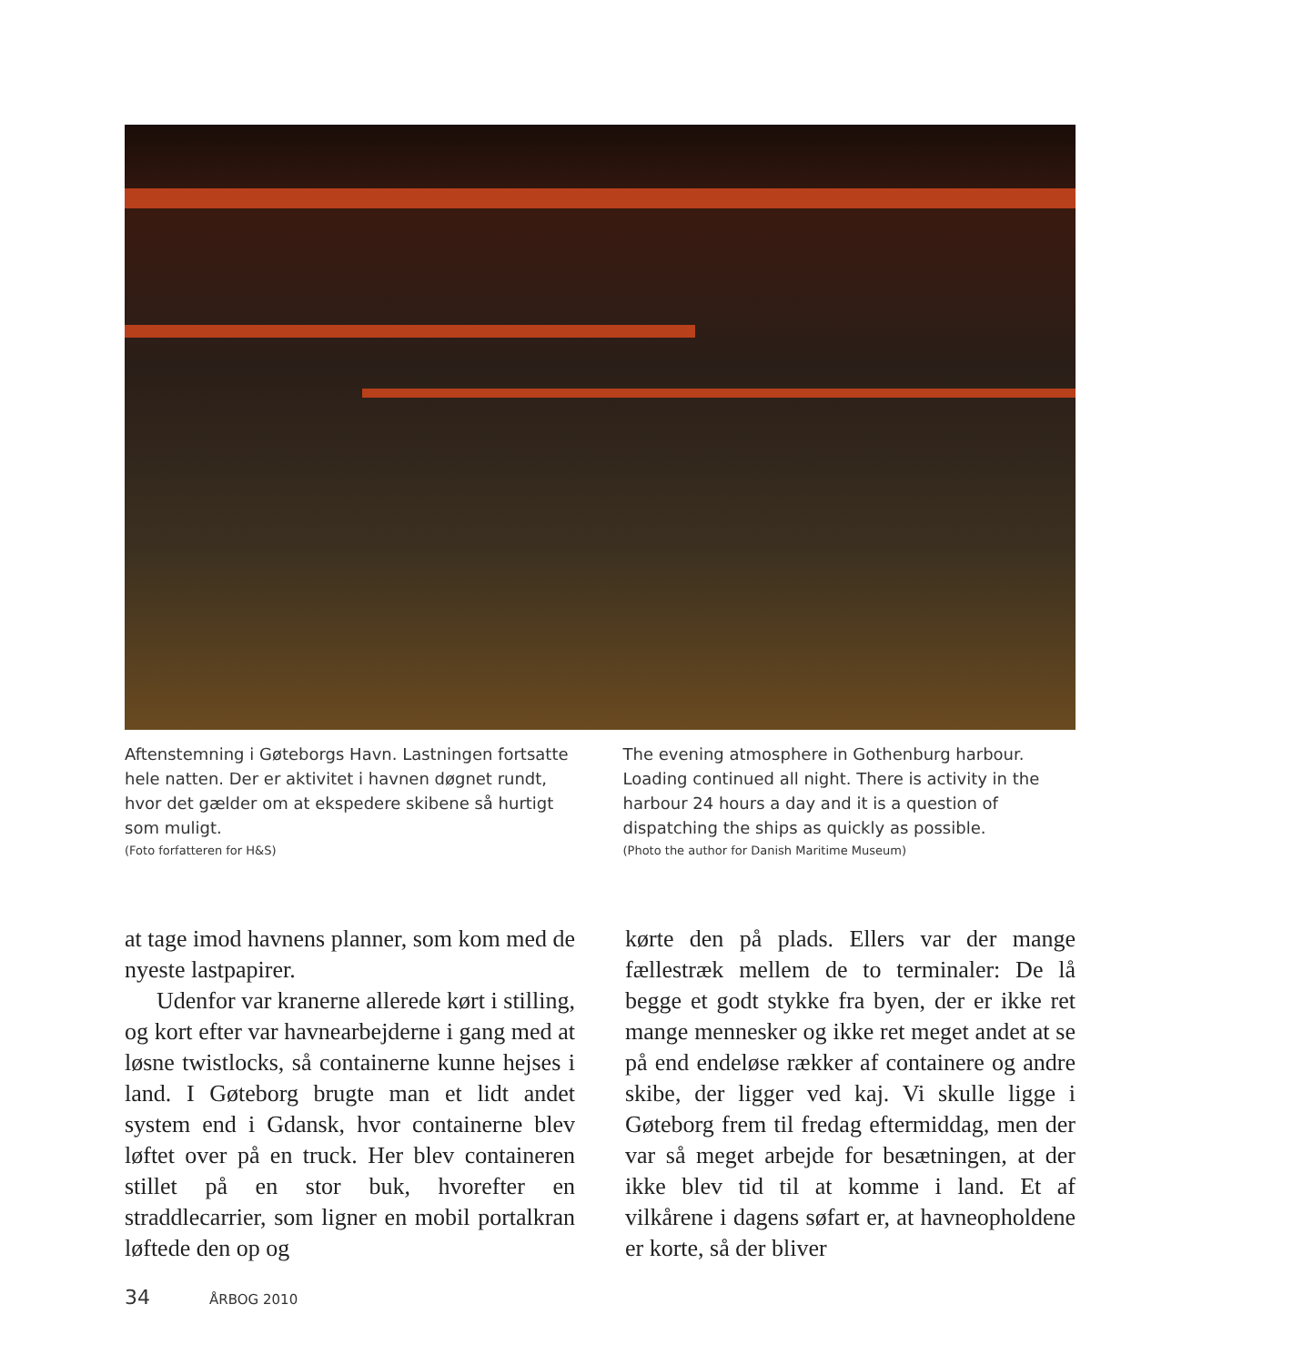Aftenstemning i Gøteborgs Havn. Lastningen fortsatte hele natten. Der er aktivitet i havnen døgnet rundt, hvor det gælder om at ekspedere skibene så hurtigt som muligt.
(Foto forfatteren for H&S)
The evening atmosphere in Gothenburg harbour. Loading continued all night. There is activity in the harbour 24 hours a day and it is a question of dispatching the ships as quickly as possible.
(Photo the author for Danish Maritime Museum)
at tage imod havnens planner, som kom med de nyeste lastpapirer.
Udenfor var kranerne allerede kørt i stilling, og kort efter var havnearbejderne i gang med at løsne twistlocks, så containerne kunne hejses i land. I Gøteborg brugte man et lidt andet system end i Gdansk, hvor containerne blev løftet over på en truck. Her blev containeren stillet på en stor buk, hvorefter en straddlecarrier, som ligner en mobil portalkran løftede den op og
kørte den på plads. Ellers var der mange fællestræk mellem de to terminaler: De lå begge et godt stykke fra byen, der er ikke ret mange mennesker og ikke ret meget andet at se på end endeløse rækker af containere og andre skibe, der ligger ved kaj. Vi skulle ligge i Gøteborg frem til fredag eftermiddag, men der var så meget arbejde for besætningen, at der ikke blev tid til at komme i land. Et af vilkårene i dagens søfart er, at havneopholdene er korte, så der bliver
34 ÅRBOG 2010